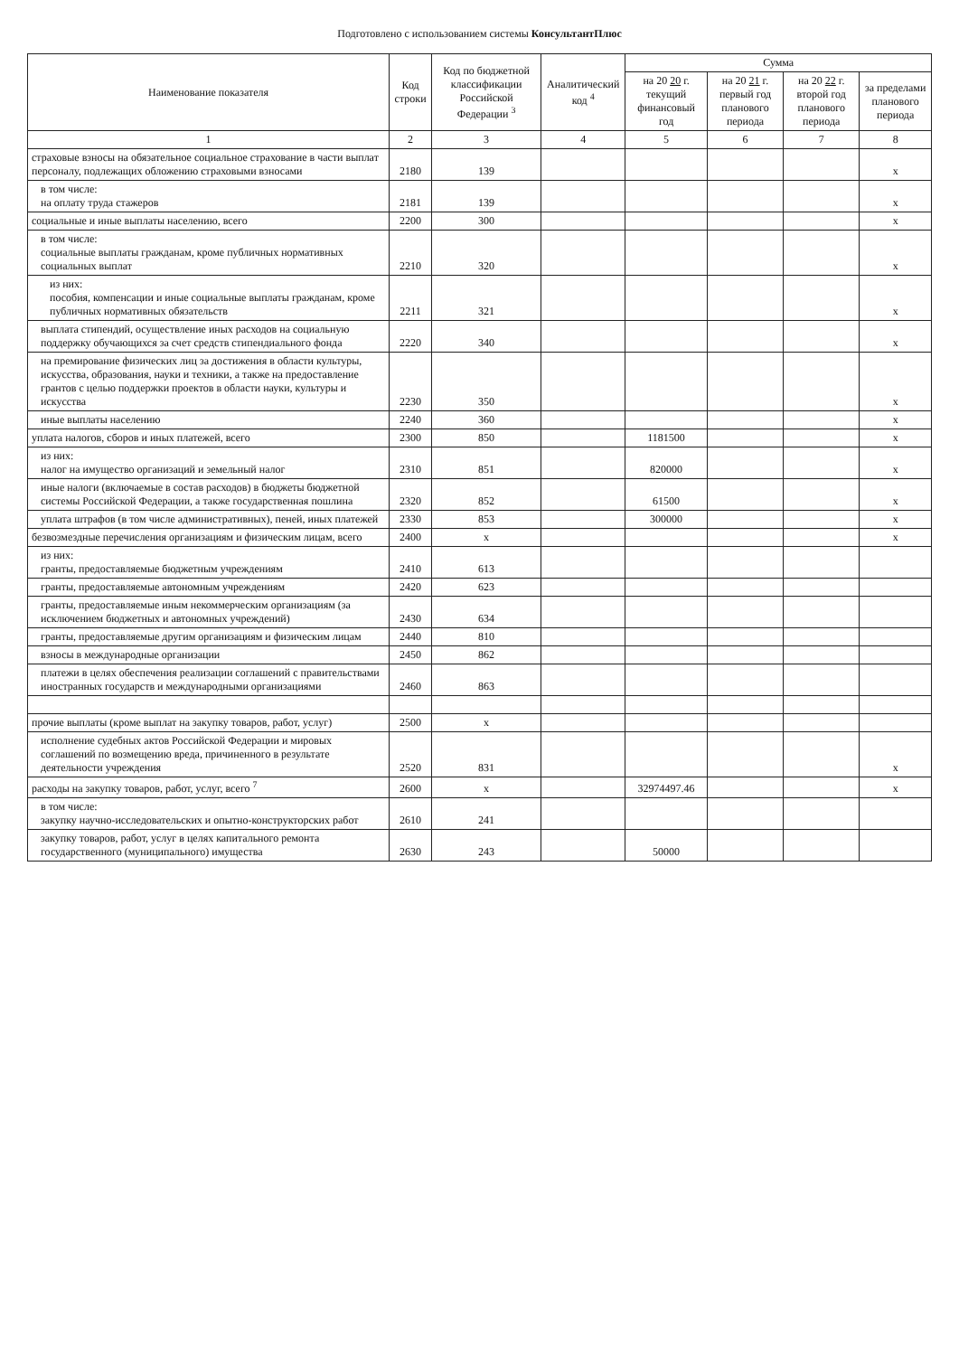Подготовлено с использованием системы КонсультантПлюс
| Наименование показателя | Код строки | Код по бюджетной классификации Российской Федерации <sup>3</sup> | Аналитический код <sup>4</sup> | Сумма | | | |
| --- | --- | --- | --- | --- | --- | --- | --- |
| | | | | на 20 20 г. текущий финансовый год | на 20 21 г. первый год планового периода | на 20 22 г. второй год планового периода | за пределами планового периода |
| 1 | 2 | 3 | 4 | 5 | 6 | 7 | 8 |
| страховые взносы на обязательное социальное страхование в части выплат персоналу, подлежащих обложению страховыми взносами | 2180 | 139 | | | | | x |
| в том числе: на оплату труда стажеров | 2181 | 139 | | | | | x |
| социальные и иные выплаты населению, всего | 2200 | 300 | | | | | x |
| в том числе: социальные выплаты гражданам, кроме публичных нормативных социальных выплат | 2210 | 320 | | | | | x |
| из них: пособия, компенсации и иные социальные выплаты гражданам, кроме публичных нормативных обязательств | 2211 | 321 | | | | | x |
| выплата стипендий, осуществление иных расходов на социальную поддержку обучающихся за счет средств стипендиального фонда | 2220 | 340 | | | | | x |
| на премирование физических лиц за достижения в области культуры, искусства, образования, науки и техники, а также на предоставление грантов с целью поддержки проектов в области науки, культуры и искусства | 2230 | 350 | | | | | x |
| иные выплаты населению | 2240 | 360 | | | | | x |
| уплата налогов, сборов и иных платежей, всего | 2300 | 850 | | 1181500 | | | x |
| из них: налог на имущество организаций и земельный налог | 2310 | 851 | | 820000 | | | x |
| иные налоги (включаемые в состав расходов) в бюджеты бюджетной системы Российской Федерации, а также государственная пошлина | 2320 | 852 | | 61500 | | | x |
| уплата штрафов (в том числе административных), пеней, иных платежей | 2330 | 853 | | 300000 | | | x |
| безвозмездные перечисления организациям и физическим лицам, всего | 2400 | x | | | | | x |
| из них: гранты, предоставляемые бюджетным учреждениям | 2410 | 613 | | | | | |
| гранты, предоставляемые автономным учреждениям | 2420 | 623 | | | | | |
| гранты, предоставляемые иным некоммерческим организациям (за исключением бюджетных и автономных учреждений) | 2430 | 634 | | | | | |
| гранты, предоставляемые другим организациям и физическим лицам | 2440 | 810 | | | | | |
| взносы в международные организации | 2450 | 862 | | | | | |
| платежи в целях обеспечения реализации соглашений с правительствами иностранных государств и международными организациями | 2460 | 863 | | | | | |
| прочие выплаты (кроме выплат на закупку товаров, работ, услуг) | 2500 | x | | | | | |
| исполнение судебных актов Российской Федерации и мировых соглашений по возмещению вреда, причиненного в результате деятельности учреждения | 2520 | 831 | | | | | x |
| расходы на закупку товаров, работ, услуг, всего <sup>7</sup> | 2600 | x | | 32974497.46 | | | x |
| в том числе: закупку научно-исследовательских и опытно-конструкторских работ | 2610 | 241 | | | | | |
| закупку товаров, работ, услуг в целях капитального ремонта государственного (муниципального) имущества | 2630 | 243 | | 50000 | | | |